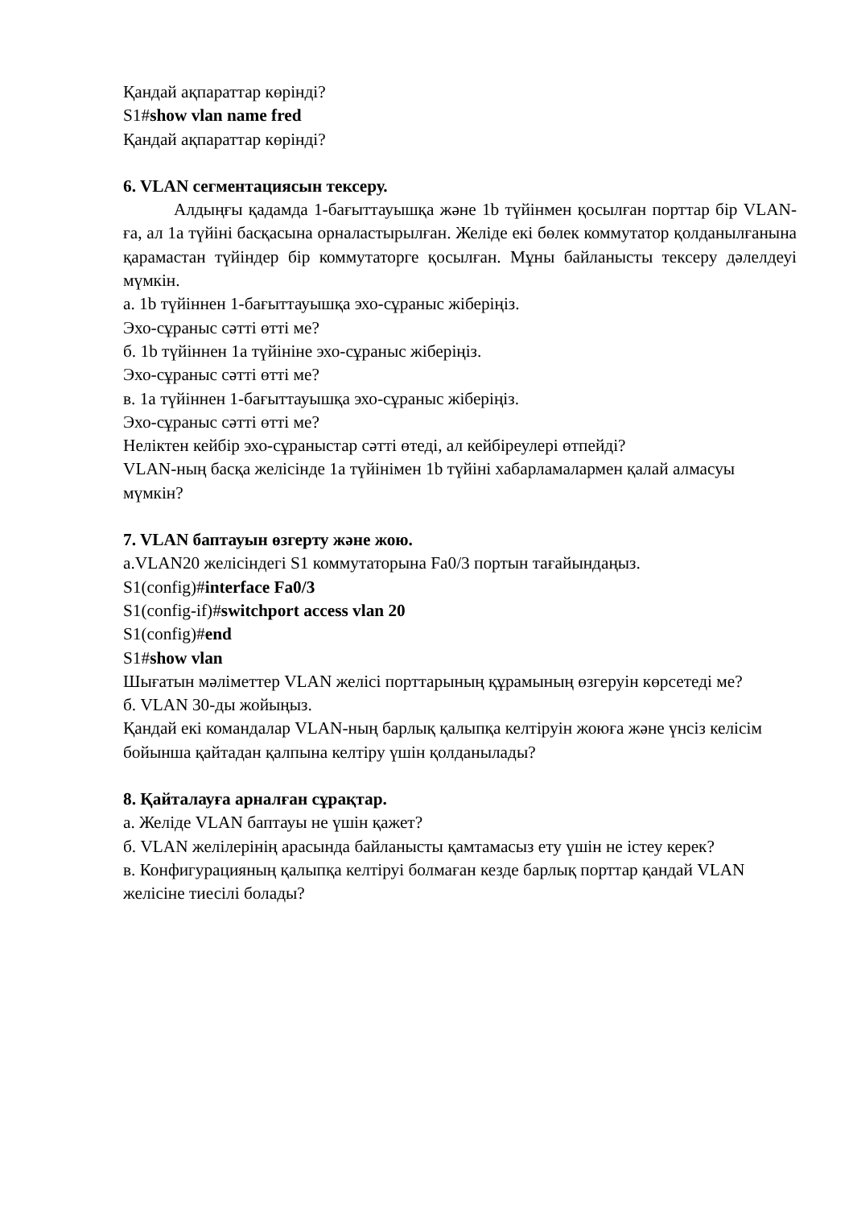Қандай ақпараттар көрінді?
S1#show vlan name fred
Қандай ақпараттар көрінді?
6. VLAN сегментациясын тексеру.
Алдыңғы қадамда 1-бағыттауышқа және 1b түйінмен қосылған порттар бір VLAN-ға, ал 1a түйіні басқасына орналастырылған. Желіде екі бөлек коммутатор қолданылғанына қарамастан түйіндер бір коммутаторге қосылған. Мұны байланысты тексеру дәлелдеуі мүмкін.
а. 1b түйіннен 1-бағыттауышқа эхо-сұраныс жіберіңіз.
Эхо-сұраныс сәтті өтті ме?
б. 1b түйіннен 1a түйініне эхо-сұраныс жіберіңіз.
Эхо-сұраныс сәтті өтті ме?
в. 1a түйіннен 1-бағыттауышқа эхо-сұраныс жіберіңіз.
Эхо-сұраныс сәтті өтті ме?
Неліктен кейбір эхо-сұраныстар сәтті өтеді, ал кейбіреулері өтпейді?
VLAN-ның басқа желісінде 1a түйінімен 1b түйіні хабарламалармен қалай алмасуы мүмкін?
7. VLAN баптауын өзгерту және жою.
а.VLAN20 желісіндегі S1 коммутаторына Fa0/3 портын тағайындаңыз.
S1(config)#interface Fa0/3
S1(config-if)#switchport access vlan 20
S1(config)#end
S1#show vlan
Шығатын мәліметтер VLAN желісі порттарының құрамының өзгеруін көрсетеді ме?
б. VLAN 30-ды жойыңыз.
Қандай екі командалар VLAN-ның барлық қалыпқа келтіруін жоюға және үнсіз келісім бойынша қайтадан қалпына келтіру үшін қолданылады?
8. Қайталауға арналған сұрақтар.
а. Желіде VLAN баптауы не үшін қажет?
б. VLAN желілерінің арасында байланысты қамтамасыз ету үшін не істеу керек?
в. Конфигурацияның қалыпқа келтіруі болмаған кезде барлық порттар қандай VLAN желісіне тиесілі болады?